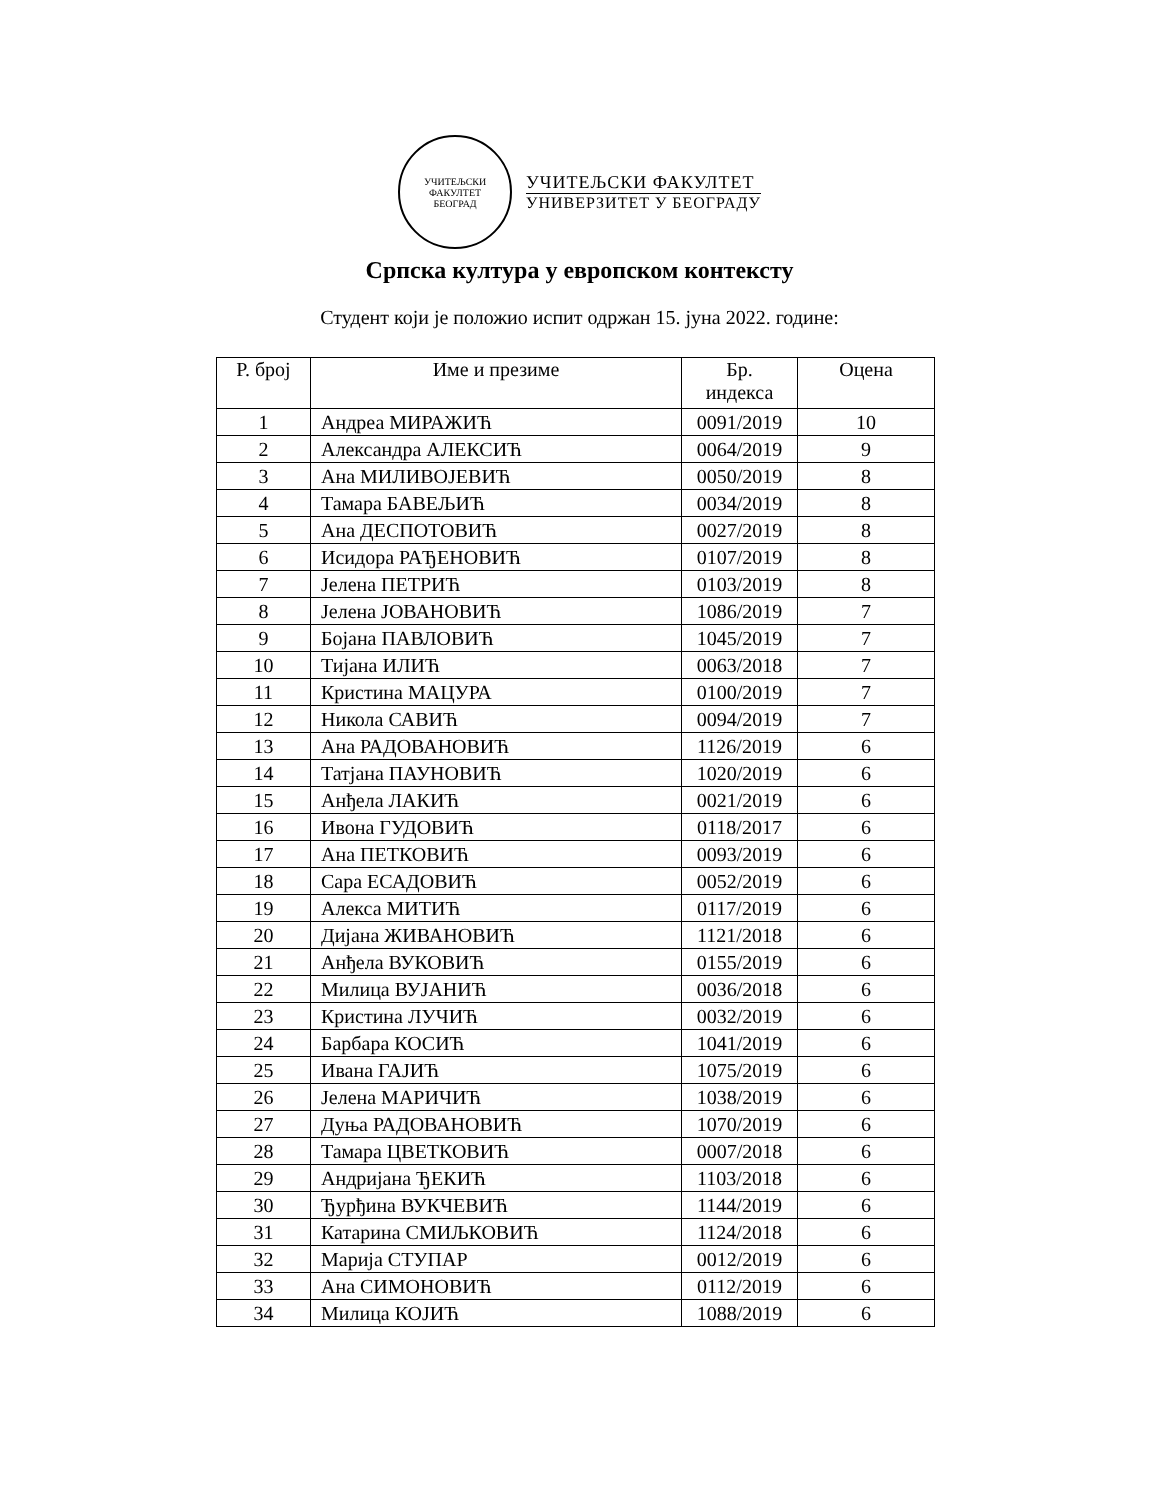УЧИТЕЉСКИ ФАКУЛТЕТ
БЕОГРАД
УЧИТЕЉСКИ ФАКУЛТЕТ
УНИВЕРЗИТЕТ У БЕОГРАДУ
Српска култура у европском контексту
Студент који је положио испит одржан 15. јуна 2022. године:
| Р. број | Име и презиме | Бр. индекса | Оцена |
| --- | --- | --- | --- |
| 1 | Андреа МИРАЖИЋ | 0091/2019 | 10 |
| 2 | Александра АЛЕКСИЋ | 0064/2019 | 9 |
| 3 | Ана МИЛИВОЈЕВИЋ | 0050/2019 | 8 |
| 4 | Тамара БАВЕЉИЋ | 0034/2019 | 8 |
| 5 | Ана ДЕСПОТОВИЋ | 0027/2019 | 8 |
| 6 | Исидора РАЂЕНОВИЋ | 0107/2019 | 8 |
| 7 | Јелена ПЕТРИЋ | 0103/2019 | 8 |
| 8 | Јелена ЈОВАНОВИЋ | 1086/2019 | 7 |
| 9 | Бојана ПАВЛОВИЋ | 1045/2019 | 7 |
| 10 | Тијана ИЛИЋ | 0063/2018 | 7 |
| 11 | Кристина МАЦУРА | 0100/2019 | 7 |
| 12 | Никола САВИЋ | 0094/2019 | 7 |
| 13 | Ана РАДОВАНОВИЋ | 1126/2019 | 6 |
| 14 | Татјана ПАУНОВИЋ | 1020/2019 | 6 |
| 15 | Анђела ЛАКИЋ | 0021/2019 | 6 |
| 16 | Ивона ГУДОВИЋ | 0118/2017 | 6 |
| 17 | Ана ПЕТКОВИЋ | 0093/2019 | 6 |
| 18 | Сара ЕСАДОВИЋ | 0052/2019 | 6 |
| 19 | Алекса МИТИЋ | 0117/2019 | 6 |
| 20 | Дијана ЖИВАНОВИЋ | 1121/2018 | 6 |
| 21 | Анђела ВУКОВИЋ | 0155/2019 | 6 |
| 22 | Милица ВУЈАНИЋ | 0036/2018 | 6 |
| 23 | Кристина ЛУЧИЋ | 0032/2019 | 6 |
| 24 | Барбара КОСИЋ | 1041/2019 | 6 |
| 25 | Ивана ГАЈИЋ | 1075/2019 | 6 |
| 26 | Јелена МАРИЧИЋ | 1038/2019 | 6 |
| 27 | Дуња РАДОВАНОВИЋ | 1070/2019 | 6 |
| 28 | Тамара ЦВЕТКОВИЋ | 0007/2018 | 6 |
| 29 | Андријана ЂЕКИЋ | 1103/2018 | 6 |
| 30 | Ђурђина ВУКЧЕВИЋ | 1144/2019 | 6 |
| 31 | Катарина СМИЉКОВИЋ | 1124/2018 | 6 |
| 32 | Марија СТУПАР | 0012/2019 | 6 |
| 33 | Ана СИМОНОВИЋ | 0112/2019 | 6 |
| 34 | Милица КОЈИЋ | 1088/2019 | 6 |